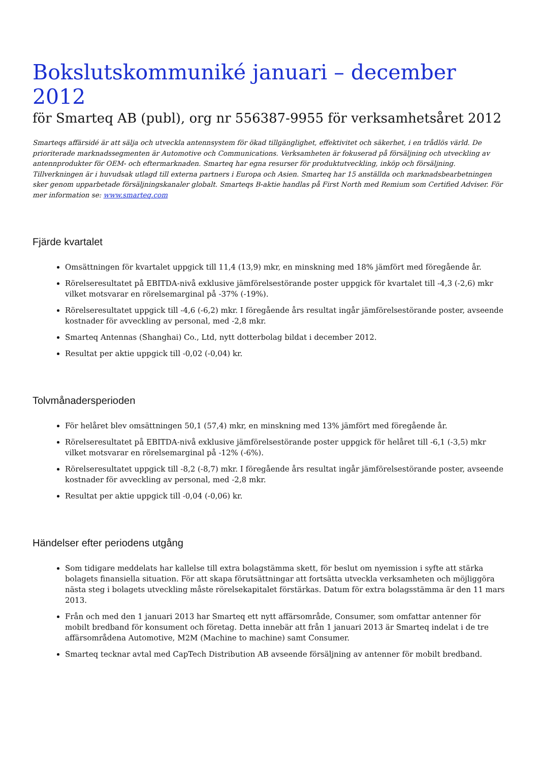Bokslutskommuniké januari – december 2012
för Smarteq AB (publ), org nr 556387-9955 för verksamhetsåret 2012
Smarteqs affärsidé är att sälja och utveckla antennsystem för ökad tillgänglighet, effektivitet och säkerhet, i en trådlös värld. De prioriterade marknadssegmenten är Automotive och Communications. Verksamheten är fokuserad på försäljning och utveckling av antennprodukter för OEM- och eftermarknaden. Smarteq har egna resurser för produktutveckling, inköp och försäljning. Tillverkningen är i huvudsak utlagd till externa partners i Europa och Asien. Smarteq har 15 anställda och marknadsbearbetningen sker genom upparbetade försäljningskanaler globalt. Smarteqs B-aktie handlas på First North med Remium som Certified Adviser. För mer information se: www.smarteq.com
Fjärde kvartalet
Omsättningen för kvartalet uppgick till 11,4 (13,9) mkr, en minskning med 18% jämfört med föregående år.
Rörelseresultatet på EBITDA-nivå exklusive jämförelsestörande poster uppgick för kvartalet till -4,3 (-2,6) mkr vilket motsvarar en rörelsemarginal på -37% (-19%).
Rörelseresultatet uppgick till -4,6 (-6,2) mkr. I föregående års resultat ingår jämförelsestörande poster, avseende kostnader för avveckling av personal, med -2,8 mkr.
Smarteq Antennas (Shanghai) Co., Ltd, nytt dotterbolag bildat i december 2012.
Resultat per aktie uppgick till -0,02 (-0,04) kr.
Tolvmånadersperioden
För helåret blev omsättningen 50,1 (57,4) mkr, en minskning med 13% jämfört med föregående år.
Rörelseresultatet på EBITDA-nivå exklusive jämförelsestörande poster uppgick för helåret till -6,1 (-3,5) mkr vilket motsvarar en rörelsemarginal på -12% (-6%).
Rörelseresultatet uppgick till -8,2 (-8,7) mkr. I föregående års resultat ingår jämförelsestörande poster, avseende kostnader för avveckling av personal, med -2,8 mkr.
Resultat per aktie uppgick till -0,04 (-0,06) kr.
Händelser efter periodens utgång
Som tidigare meddelats har kallelse till extra bolagstämma skett, för beslut om nyemission i syfte att stärka bolagets finansiella situation. För att skapa förutsättningar att fortsätta utveckla verksamheten och möjliggöra nästa steg i bolagets utveckling måste rörelsekapitalet förstärkas. Datum för extra bolagsstämma är den 11 mars 2013.
Från och med den 1 januari 2013 har Smarteq ett nytt affärsområde, Consumer, som omfattar antenner för mobilt bredband för konsument och företag. Detta innebär att från 1 januari 2013 är Smarteq indelat i de tre affärsområdena Automotive, M2M (Machine to machine) samt Consumer.
Smarteq tecknar avtal med CapTech Distribution AB avseende försäljning av antenner för mobilt bredband.